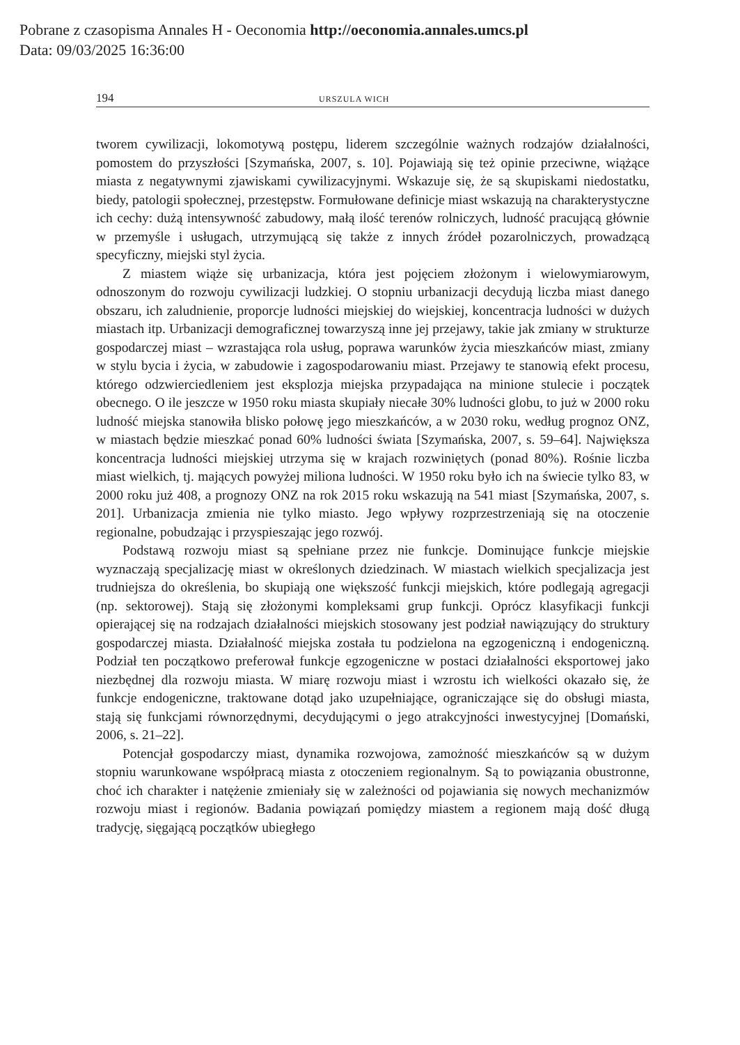Pobrane z czasopisma Annales H - Oeconomia http://oeconomia.annales.umcs.pl
Data: 09/03/2025 16:36:00
194 URSZULA WICH
tworem cywilizacji, lokomotywą postępu, liderem szczególnie ważnych rodzajów działalności, pomostem do przyszłości [Szymańska, 2007, s. 10]. Pojawiają się też opinie przeciwne, wiążące miasta z negatywnymi zjawiskami cywilizacyjnymi. Wskazuje się, że są skupiskami niedostatku, biedy, patologii społecznej, przestępstw. Formułowane definicje miast wskazują na charakterystyczne ich cechy: dużą intensywność zabudowy, małą ilość terenów rolniczych, ludność pracującą głównie w przemyśle i usługach, utrzymującą się także z innych źródeł pozarolniczych, prowadzącą specyficzny, miejski styl życia.
Z miastem wiąże się urbanizacja, która jest pojęciem złożonym i wielowymiarowym, odnoszonym do rozwoju cywilizacji ludzkiej. O stopniu urbanizacji decydują liczba miast danego obszaru, ich zaludnienie, proporcje ludności miejskiej do wiejskiej, koncentracja ludności w dużych miastach itp. Urbanizacji demograficznej towarzyszą inne jej przejawy, takie jak zmiany w strukturze gospodarczej miast – wzrastająca rola usług, poprawa warunków życia mieszkańców miast, zmiany w stylu bycia i życia, w zabudowie i zagospodarowaniu miast. Przejawy te stanowią efekt procesu, którego odzwierciedleniem jest eksplozja miejska przypadająca na minione stulecie i początek obecnego. O ile jeszcze w 1950 roku miasta skupiały niecałe 30% ludności globu, to już w 2000 roku ludność miejska stanowiła blisko połowę jego mieszkańców, a w 2030 roku, według prognoz ONZ, w miastach będzie mieszkać ponad 60% ludności świata [Szymańska, 2007, s. 59–64]. Największa koncentracja ludności miejskiej utrzyma się w krajach rozwiniętych (ponad 80%). Rośnie liczba miast wielkich, tj. mających powyżej miliona ludności. W 1950 roku było ich na świecie tylko 83, w 2000 roku już 408, a prognozy ONZ na rok 2015 roku wskazują na 541 miast [Szymańska, 2007, s. 201]. Urbanizacja zmienia nie tylko miasto. Jego wpływy rozprzestrzeniają się na otoczenie regionalne, pobudzając i przyspieszając jego rozwój.
Podstawą rozwoju miast są spełniane przez nie funkcje. Dominujące funkcje miejskie wyznaczają specjalizację miast w określonych dziedzinach. W miastach wielkich specjalizacja jest trudniejsza do określenia, bo skupiają one większość funkcji miejskich, które podlegają agregacji (np. sektorowej). Stają się złożonymi kompleksami grup funkcji. Oprócz klasyfikacji funkcji opierającej się na rodzajach działalności miejskich stosowany jest podział nawiązujący do struktury gospodarczej miasta. Działalność miejska została tu podzielona na egzogeniczną i endogeniczną. Podział ten początkowo preferował funkcje egzogeniczne w postaci działalności eksportowej jako niezbędnej dla rozwoju miasta. W miarę rozwoju miast i wzrostu ich wielkości okazało się, że funkcje endogeniczne, traktowane dotąd jako uzupełniające, ograniczające się do obsługi miasta, stają się funkcjami równorzędnymi, decydującymi o jego atrakcyjności inwestycyjnej [Domański, 2006, s. 21–22].
Potencjał gospodarczy miast, dynamika rozwojowa, zamożność mieszkańców są w dużym stopniu warunkowane współpracą miasta z otoczeniem regionalnym. Są to powiązania obustronne, choć ich charakter i natężenie zmieniały się w zależności od pojawiania się nowych mechanizmów rozwoju miast i regionów. Badania powiązań pomiędzy miastem a regionem mają dość długą tradycję, sięgającą początków ubiegłego